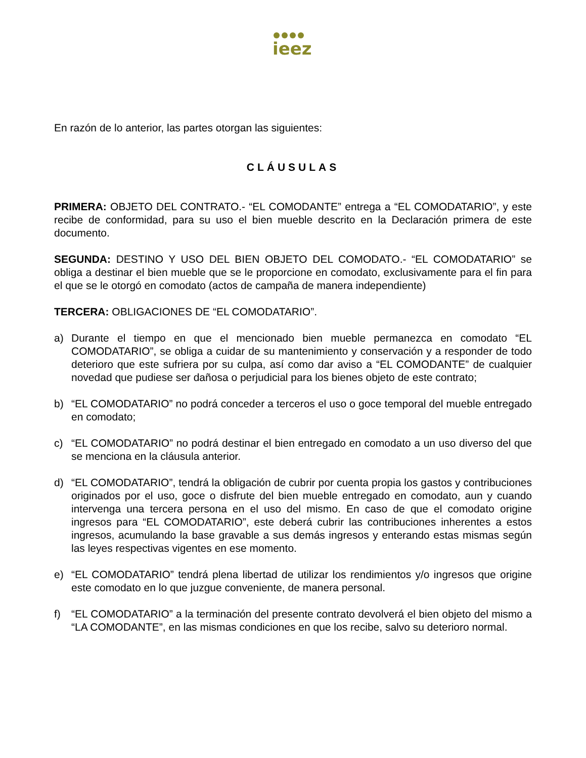ieez
En razón de lo anterior, las partes otorgan las siguientes:
CLÁUSULAS
PRIMERA: OBJETO DEL CONTRATO.- “EL COMODANTE” entrega a “EL COMODATARIO”, y este recibe de conformidad, para su uso el bien mueble descrito en la Declaración primera de este documento.
SEGUNDA: DESTINO Y USO DEL BIEN OBJETO DEL COMODATO.- “EL COMODATARIO” se obliga a destinar el bien mueble que se le proporcione en comodato, exclusivamente para el fin para el que se le otorgó en comodato (actos de campaña de manera independiente)
TERCERA: OBLIGACIONES DE “EL COMODATARIO”.
a) Durante el tiempo en que el mencionado bien mueble permanezca en comodato “EL COMODATARIO”, se obliga a cuidar de su mantenimiento y conservación y a responder de todo deterioro que este sufriera por su culpa, así como dar aviso a “EL COMODANTE” de cualquier novedad que pudiese ser dañosa o perjudicial para los bienes objeto de este contrato;
b) “EL COMODATARIO” no podrá conceder a terceros el uso o goce temporal del mueble entregado en comodato;
c) “EL COMODATARIO” no podrá destinar el bien entregado en comodato a un uso diverso del que se menciona en la cláusula anterior.
d) “EL COMODATARIO”, tendrá la obligación de cubrir por cuenta propia los gastos y contribuciones originados por el uso, goce o disfrute del bien mueble entregado en comodato, aun y cuando intervenga una tercera persona en el uso del mismo. En caso de que el comodato origine ingresos para “EL COMODATARIO”, este deberá cubrir las contribuciones inherentes a estos ingresos, acumulando la base gravable a sus demás ingresos y enterando estas mismas según las leyes respectivas vigentes en ese momento.
e) “EL COMODATARIO” tendrá plena libertad de utilizar los rendimientos y/o ingresos que origine este comodato en lo que juzgue conveniente, de manera personal.
f) “EL COMODATARIO” a la terminación del presente contrato devolverá el bien objeto del mismo a “LA COMODANTE”, en las mismas condiciones en que los recibe, salvo su deterioro normal.